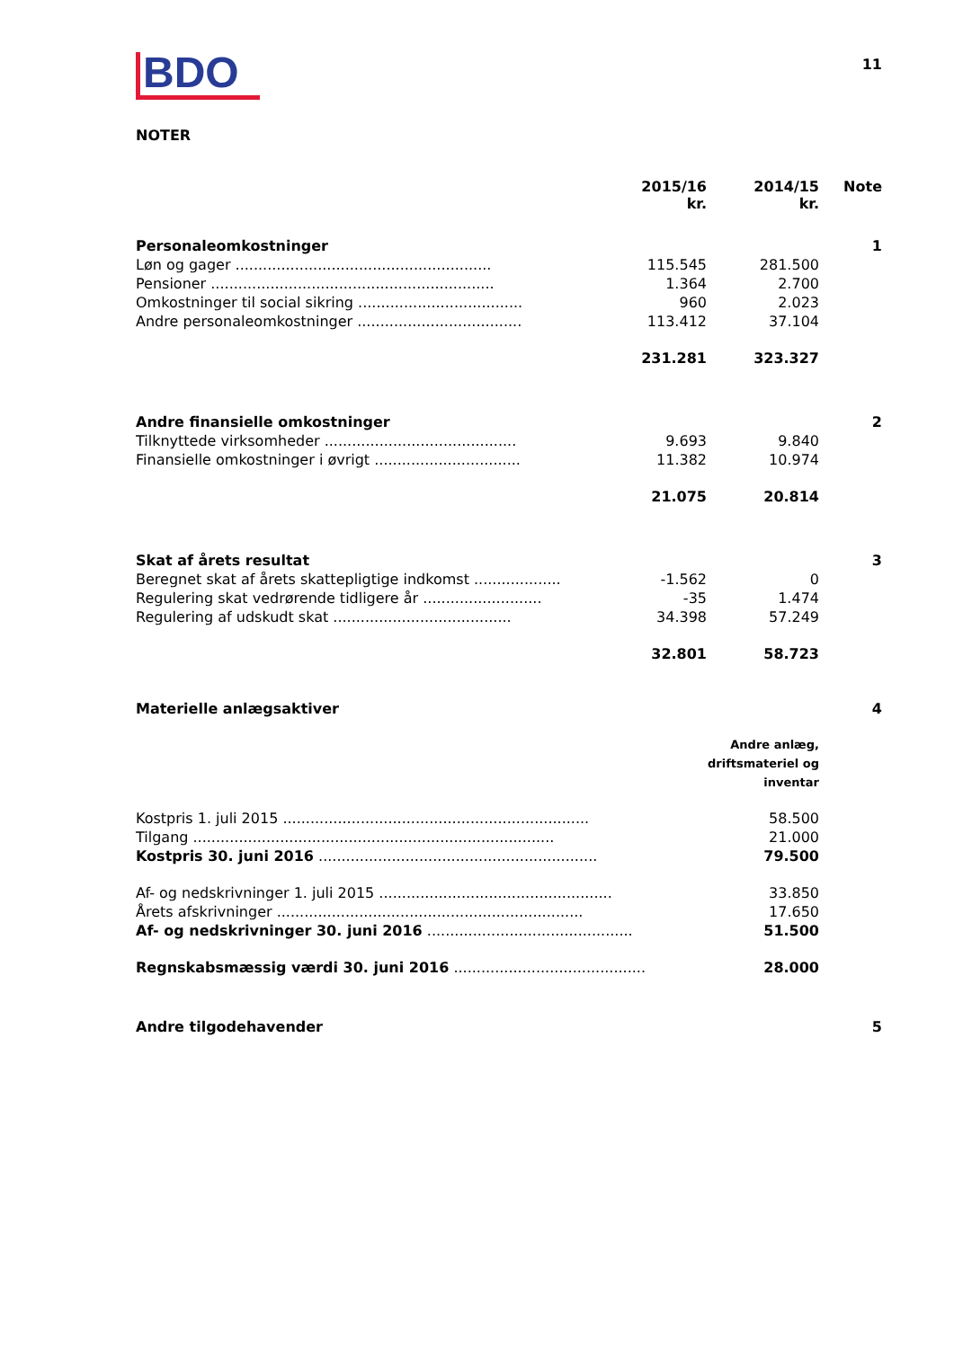BDO
11
NOTER
| | 2015/16 kr. | 2014/15 kr. | Note |
| --- | --- | --- | --- |
| Personaleomkostninger | | | 1 |
| Løn og gager ........................................................ | 115.545 | 281.500 | |
| Pensioner .............................................................. | 1.364 | 2.700 | |
| Omkostninger til social sikring .................................... | 960 | 2.023 | |
| Andre personaleomkostninger .................................... | 113.412 | 37.104 | |
| | 231.281 | 323.327 | |
| Andre finansielle omkostninger | | | 2 |
| Tilknyttede virksomheder .......................................... | 9.693 | 9.840 | |
| Finansielle omkostninger i øvrigt ................................ | 11.382 | 10.974 | |
| | 21.075 | 20.814 | |
| Skat af årets resultat | | | 3 |
| Beregnet skat af årets skattepligtige indkomst ................... | -1.562 | 0 | |
| Regulering skat vedrørende tidligere år .......................... | -35 | 1.474 | |
| Regulering af udskudt skat ....................................... | 34.398 | 57.249 | |
| | 32.801 | 58.723 | |
| Materielle anlægsaktiver | | | 4 |
| | Andre anlæg, driftsmateriel og inventar | |
| --- | --- | --- |
| Kostpris 1. juli 2015 ................................................................... | 58.500 | |
| Tilgang ............................................................................... | 21.000 | |
| Kostpris 30. juni 2016 ............................................................. | 79.500 | |
| Af- og nedskrivninger 1. juli 2015 ................................................... | 33.850 | |
| Årets afskrivninger ................................................................... | 17.650 | |
| Af- og nedskrivninger 30. juni 2016 ............................................. | 51.500 | |
| Regnskabsmæssig værdi 30. juni 2016 .......................................... | 28.000 | |
| Andre tilgodehavender | 5 |